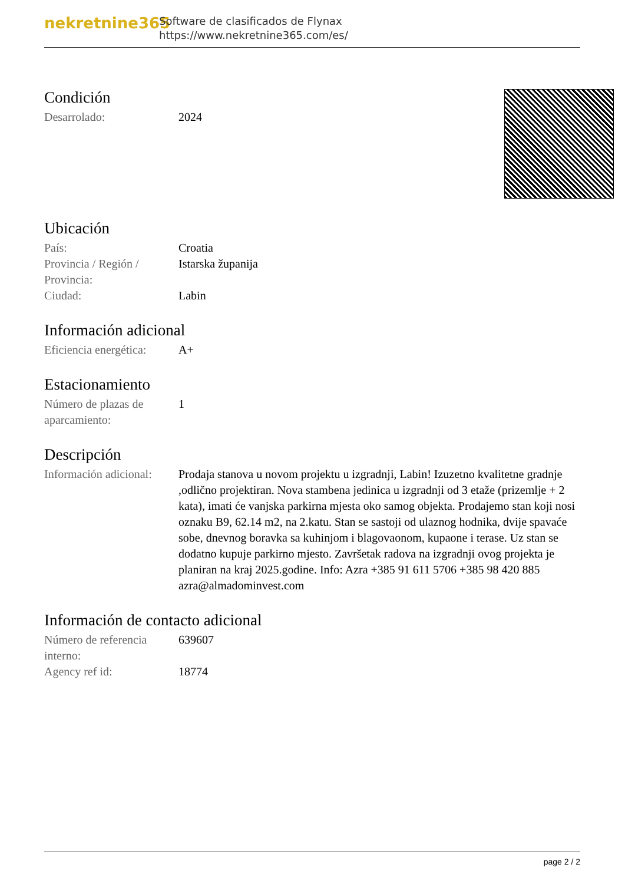nekretnine365
Software de clasificados de Flynax
https://www.nekretnine365.com/es/
Condición
| Desarrolado: | 2024 |
Ubicación
| País: | Croatia |
| Provincia / Región / Provincia: | Istarska županija |
| Ciudad: | Labin |
Información adicional
| Eficiencia energética: | A+ |
Estacionamiento
| Número de plazas de aparcamiento: | 1 |
Descripción
| Información adicional: | Prodaja stanova u novom projektu u izgradnji, Labin! Izuzetno kvalitetne gradnje ,odlično projektiran. Nova stambena jedinica u izgradnji od 3 etaže (prizemlje + 2 kata), imati će vanjska parkirna mjesta oko samog objekta. Prodajemo stan koji nosi oznaku B9, 62.14 m2, na 2.katu. Stan se sastoji od ulaznog hodnika, dvije spavaće sobe, dnevnog boravka sa kuhinjom i blagovaonom, kupaone i terase. Uz stan se dodatno kupuje parkirno mjesto. Završetak radova na izgradnji ovog projekta je planiran na kraj 2025.godine. Info: Azra +385 91 611 5706 +385 98 420 885 azra@almadominvest.com |
Información de contacto adicional
| Número de referencia interno: | 639607 |
| Agency ref id: | 18774 |
page 2 / 2